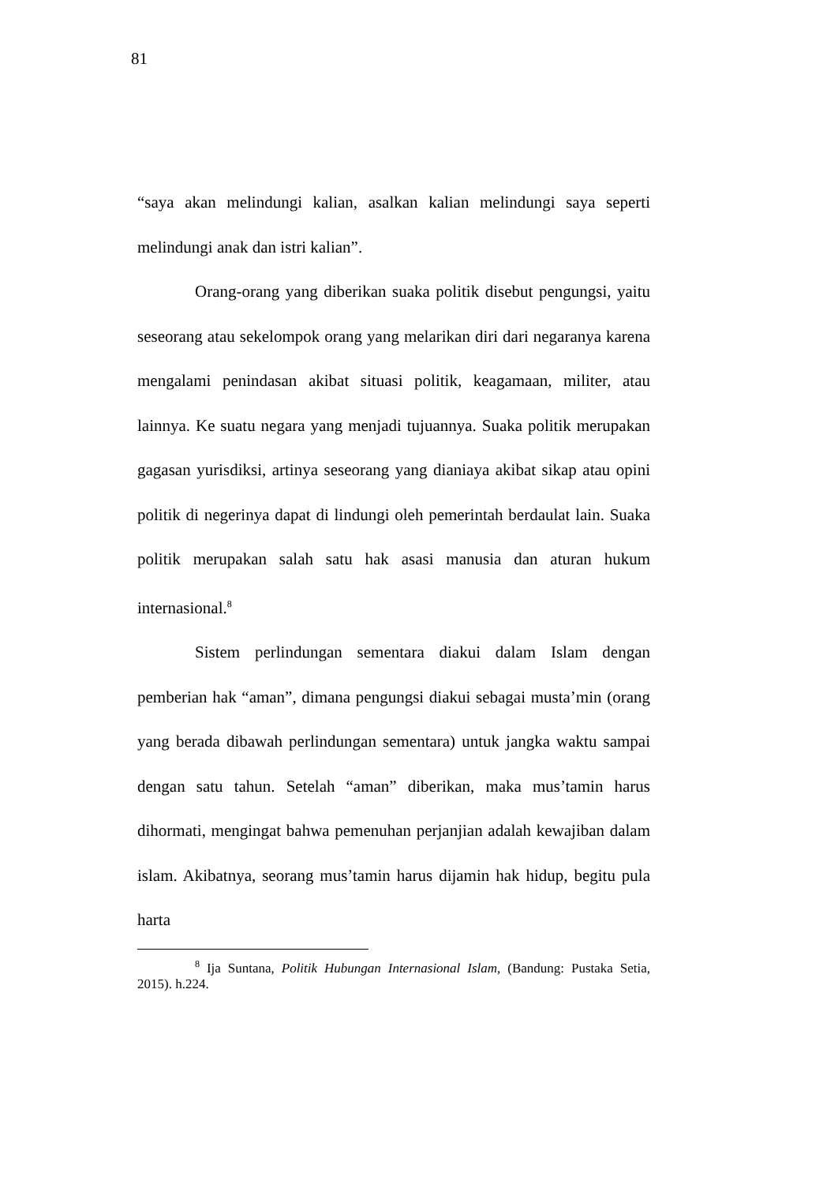81
“saya akan melindungi kalian, asalkan kalian melindungi saya seperti melindungi anak dan istri kalian”.
Orang-orang yang diberikan suaka politik disebut pengungsi, yaitu seseorang atau sekelompok orang yang melarikan diri dari negaranya karena mengalami penindasan akibat situasi politik, keagamaan, militer, atau lainnya. Ke suatu negara yang menjadi tujuannya. Suaka politik merupakan gagasan yurisdiksi, artinya seseorang yang dianiaya akibat sikap atau opini politik di negerinya dapat di lindungi oleh pemerintah berdaulat lain. Suaka politik merupakan salah satu hak asasi manusia dan aturan hukum internasional.<sup>8</sup>
Sistem perlindungan sementara diakui dalam Islam dengan pemberian hak “aman”, dimana pengungsi diakui sebagai musta’min (orang yang berada dibawah perlindungan sementara) untuk jangka waktu sampai dengan satu tahun. Setelah “aman” diberikan, maka mus’tamin harus dihormati, mengingat bahwa pemenuhan perjanjian adalah kewajiban dalam islam. Akibatnya, seorang mus’tamin harus dijamin hak hidup, begitu pula harta
<sup>8</sup> Ija Suntana, Politik Hubungan Internasional Islam, (Bandung: Pustaka Setia, 2015). h.224.